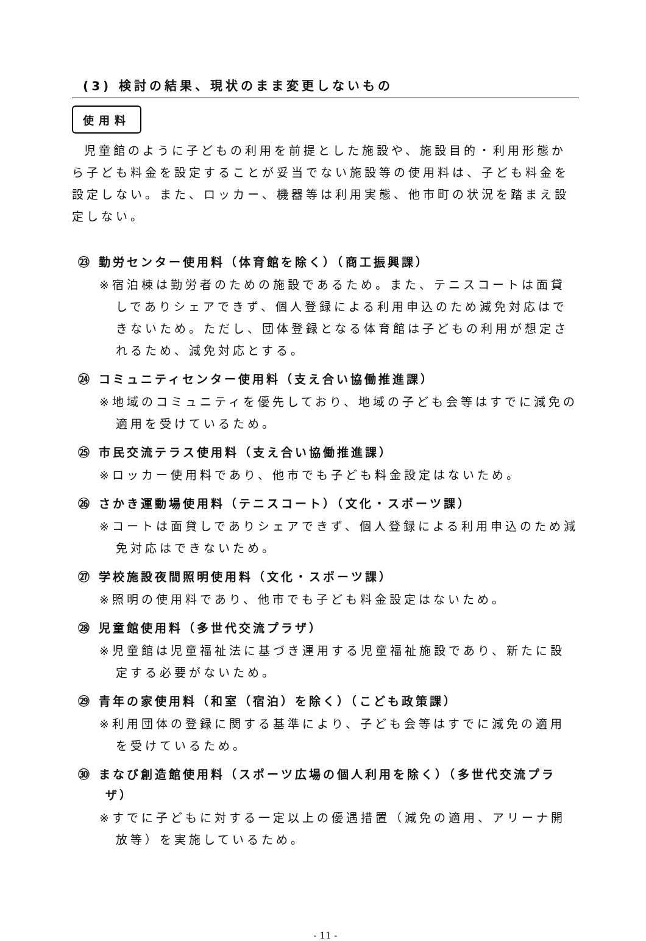(3) 検討の結果、現状のまま変更しないもの
使用料
児童館のように子どもの利用を前提とした施設や、施設目的・利用形態から子ども料金を設定することが妥当でない施設等の使用料は、子ども料金を設定しない。また、ロッカー、機器等は利用実態、他市町の状況を踏まえ設定しない。
㉓ 勤労センター使用料（体育館を除く）（商工振興課）
※宿泊棟は勤労者のための施設であるため。また、テニスコートは面貸しでありシェアできず、個人登録による利用申込のため減免対応はできないため。ただし、団体登録となる体育館は子どもの利用が想定されるため、減免対応とする。
㉔ コミュニティセンター使用料（支え合い協働推進課）
※地域のコミュニティを優先しており、地域の子ども会等はすでに減免の適用を受けているため。
㉕ 市民交流テラス使用料（支え合い協働推進課）
※ロッカー使用料であり、他市でも子ども料金設定はないため。
㉖ さかき運動場使用料（テニスコート）（文化・スポーツ課）
※コートは面貸しでありシェアできず、個人登録による利用申込のため減免対応はできないため。
㉗ 学校施設夜間照明使用料（文化・スポーツ課）
※照明の使用料であり、他市でも子ども料金設定はないため。
㉘ 児童館使用料（多世代交流プラザ）
※児童館は児童福祉法に基づき運用する児童福祉施設であり、新たに設定する必要がないため。
㉙ 青年の家使用料（和室（宿泊）を除く）（こども政策課）
※利用団体の登録に関する基準により、子ども会等はすでに減免の適用を受けているため。
㉚ まなび創造館使用料（スポーツ広場の個人利用を除く）（多世代交流プラザ）
※すでに子どもに対する一定以上の優遇措置（減免の適用、アリーナ開放等）を実施しているため。
- 11 -